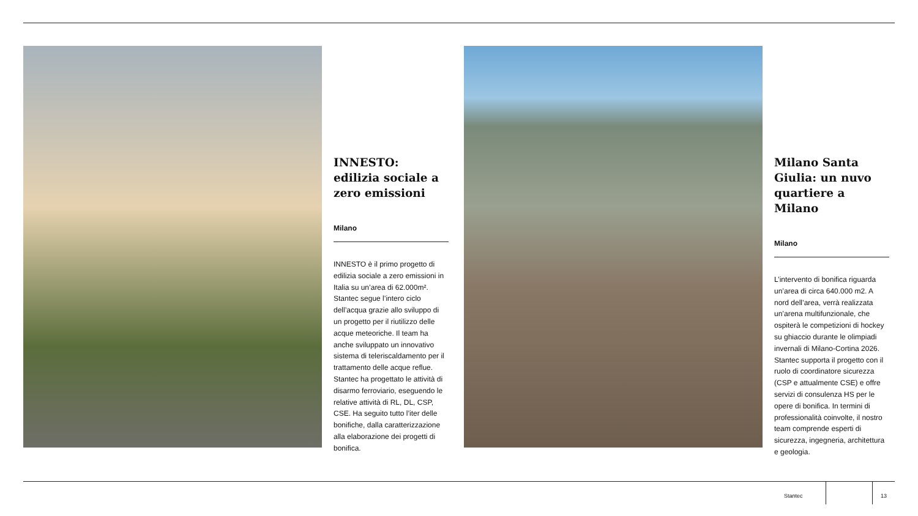INNESTO: edilizia sociale a zero emissioni
Milano
INNESTO è il primo progetto di edilizia sociale a zero emissioni in Italia su un’area di 62.000m². Stantec segue l’intero ciclo dell’acqua grazie allo sviluppo di un progetto per il riutilizzo delle acque meteoriche. Il team ha anche sviluppato un innovativo sistema di teleriscaldamento per il trattamento delle acque reflue. Stantec ha progettato le attività di disarmo ferroviario, eseguendo le relative attività di RL, DL, CSP, CSE. Ha seguito tutto l’iter delle bonifiche, dalla caratterizzazione alla elaborazione dei progetti di bonifica.
Milano Santa Giulia: un nuvo quartiere a Milano
Milano
L’intervento di bonifica riguarda un’area di circa 640.000 m2. A nord dell’area, verrà realizzata un’arena multifunzionale, che ospiterà le competizioni di hockey su ghiaccio durante le olimpiadi invernali di Milano-Cortina 2026. Stantec supporta il progetto con il ruolo di coordinatore sicurezza (CSP e attualmente CSE) e offre servizi di consulenza HS per le opere di bonifica. In termini di professionalità coinvolte, il nostro team comprende esperti di sicurezza, ingegneria, architettura e geologia.
Stantec 13